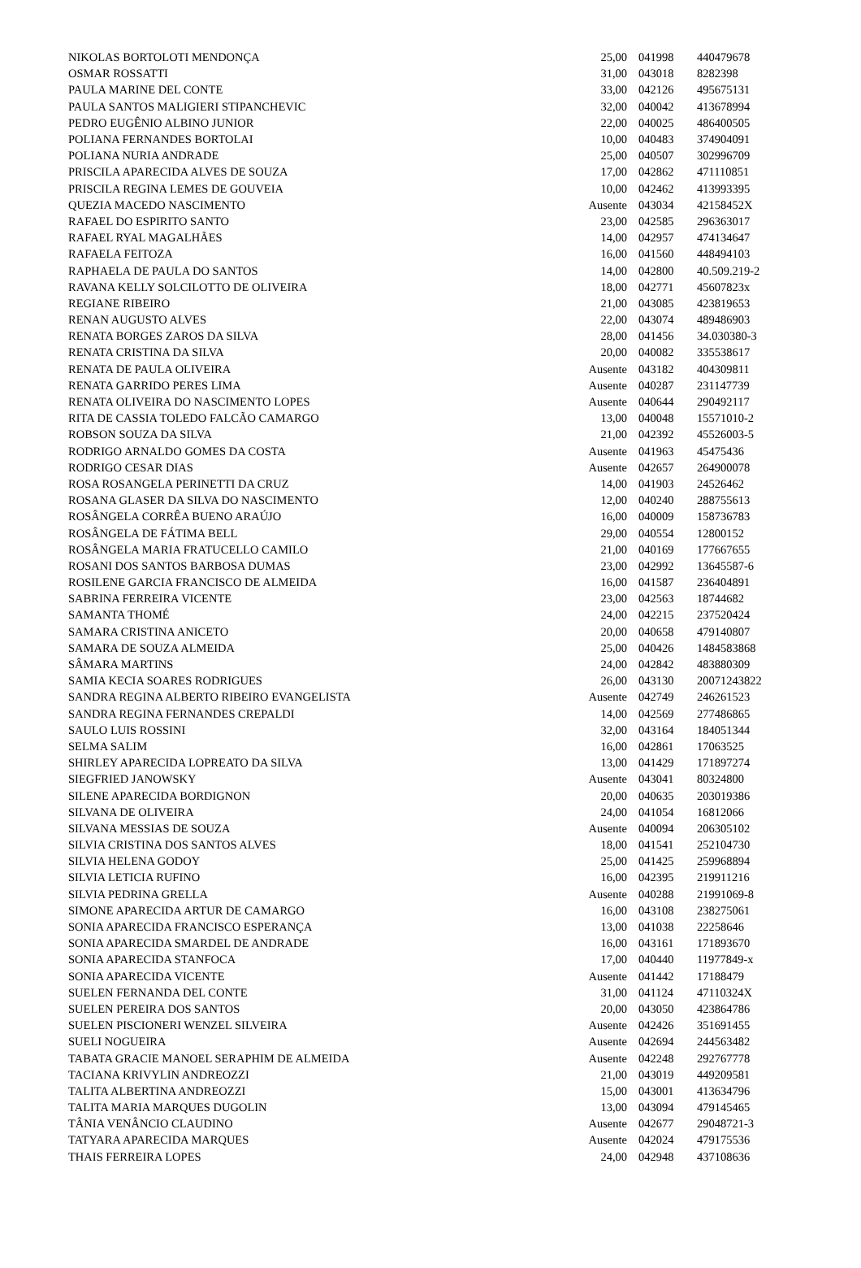| NIKOLAS BORTOLOTI MENDONÇA | 25,00 | 041998 | 440479678 |
| OSMAR ROSSATTI | 31,00 | 043018 | 8282398 |
| PAULA MARINE DEL CONTE | 33,00 | 042126 | 495675131 |
| PAULA SANTOS MALIGIERI STIPANCHEVIC | 32,00 | 040042 | 413678994 |
| PEDRO EUGÊNIO ALBINO JUNIOR | 22,00 | 040025 | 486400505 |
| POLIANA FERNANDES BORTOLAI | 10,00 | 040483 | 374904091 |
| POLIANA NURIA ANDRADE | 25,00 | 040507 | 302996709 |
| PRISCILA APARECIDA ALVES DE SOUZA | 17,00 | 042862 | 471110851 |
| PRISCILA REGINA LEMES DE GOUVEIA | 10,00 | 042462 | 413993395 |
| QUEZIA MACEDO NASCIMENTO | Ausente | 043034 | 42158452X |
| RAFAEL DO ESPIRITO SANTO | 23,00 | 042585 | 296363017 |
| RAFAEL RYAL MAGALHÃES | 14,00 | 042957 | 474134647 |
| RAFAELA FEITOZA | 16,00 | 041560 | 448494103 |
| RAPHAELA DE PAULA DO SANTOS | 14,00 | 042800 | 40.509.219-2 |
| RAVANA KELLY SOLCILOTTO DE OLIVEIRA | 18,00 | 042771 | 45607823x |
| REGIANE RIBEIRO | 21,00 | 043085 | 423819653 |
| RENAN AUGUSTO ALVES | 22,00 | 043074 | 489486903 |
| RENATA BORGES ZAROS DA SILVA | 28,00 | 041456 | 34.030380-3 |
| RENATA CRISTINA DA SILVA | 20,00 | 040082 | 335538617 |
| RENATA DE PAULA OLIVEIRA | Ausente | 043182 | 404309811 |
| RENATA GARRIDO PERES LIMA | Ausente | 040287 | 231147739 |
| RENATA OLIVEIRA DO NASCIMENTO LOPES | Ausente | 040644 | 290492117 |
| RITA DE CASSIA TOLEDO FALCÃO CAMARGO | 13,00 | 040048 | 15571010-2 |
| ROBSON SOUZA DA SILVA | 21,00 | 042392 | 45526003-5 |
| RODRIGO ARNALDO GOMES DA COSTA | Ausente | 041963 | 45475436 |
| RODRIGO CESAR DIAS | Ausente | 042657 | 264900078 |
| ROSA ROSANGELA PERINETTI DA CRUZ | 14,00 | 041903 | 24526462 |
| ROSANA GLASER DA SILVA DO NASCIMENTO | 12,00 | 040240 | 288755613 |
| ROSÂNGELA CORRÊA BUENO ARAÚJO | 16,00 | 040009 | 158736783 |
| ROSÂNGELA DE FÁTIMA BELL | 29,00 | 040554 | 12800152 |
| ROSÂNGELA MARIA FRATUCELLO CAMILO | 21,00 | 040169 | 177667655 |
| ROSANI DOS SANTOS BARBOSA DUMAS | 23,00 | 042992 | 13645587-6 |
| ROSILENE GARCIA FRANCISCO DE ALMEIDA | 16,00 | 041587 | 236404891 |
| SABRINA FERREIRA VICENTE | 23,00 | 042563 | 18744682 |
| SAMANTA THOMÉ | 24,00 | 042215 | 237520424 |
| SAMARA CRISTINA ANICETO | 20,00 | 040658 | 479140807 |
| SAMARA DE SOUZA ALMEIDA | 25,00 | 040426 | 1484583868 |
| SÂMARA MARTINS | 24,00 | 042842 | 483880309 |
| SAMIA KECIA SOARES RODRIGUES | 26,00 | 043130 | 20071243822 |
| SANDRA REGINA ALBERTO RIBEIRO EVANGELISTA | Ausente | 042749 | 246261523 |
| SANDRA REGINA FERNANDES CREPALDI | 14,00 | 042569 | 277486865 |
| SAULO LUIS ROSSINI | 32,00 | 043164 | 184051344 |
| SELMA SALIM | 16,00 | 042861 | 17063525 |
| SHIRLEY APARECIDA LOPREATO DA SILVA | 13,00 | 041429 | 171897274 |
| SIEGFRIED JANOWSKY | Ausente | 043041 | 80324800 |
| SILENE APARECIDA BORDIGNON | 20,00 | 040635 | 203019386 |
| SILVANA DE OLIVEIRA | 24,00 | 041054 | 16812066 |
| SILVANA MESSIAS DE SOUZA | Ausente | 040094 | 206305102 |
| SILVIA CRISTINA DOS SANTOS ALVES | 18,00 | 041541 | 252104730 |
| SILVIA HELENA GODOY | 25,00 | 041425 | 259968894 |
| SILVIA LETICIA RUFINO | 16,00 | 042395 | 219911216 |
| SILVIA PEDRINA GRELLA | Ausente | 040288 | 21991069-8 |
| SIMONE APARECIDA ARTUR DE CAMARGO | 16,00 | 043108 | 238275061 |
| SONIA APARECIDA FRANCISCO ESPERANÇA | 13,00 | 041038 | 22258646 |
| SONIA APARECIDA SMARDEL DE ANDRADE | 16,00 | 043161 | 171893670 |
| SONIA APARECIDA STANFOCA | 17,00 | 040440 | 11977849-x |
| SONIA APARECIDA VICENTE | Ausente | 041442 | 17188479 |
| SUELEN FERNANDA DEL CONTE | 31,00 | 041124 | 47110324X |
| SUELEN PEREIRA DOS SANTOS | 20,00 | 043050 | 423864786 |
| SUELEN PISCIONERI WENZEL SILVEIRA | Ausente | 042426 | 351691455 |
| SUELI NOGUEIRA | Ausente | 042694 | 244563482 |
| TABATA GRACIE MANOEL SERAPHIM DE ALMEIDA | Ausente | 042248 | 292767778 |
| TACIANA KRIVYLIN ANDREOZZI | 21,00 | 043019 | 449209581 |
| TALITA ALBERTINA ANDREOZZI | 15,00 | 043001 | 413634796 |
| TALITA MARIA MARQUES DUGOLIN | 13,00 | 043094 | 479145465 |
| TÂNIA VENÂNCIO CLAUDINO | Ausente | 042677 | 29048721-3 |
| TATYARA APARECIDA MARQUES | Ausente | 042024 | 479175536 |
| THAIS FERREIRA LOPES | 24,00 | 042948 | 437108636 |